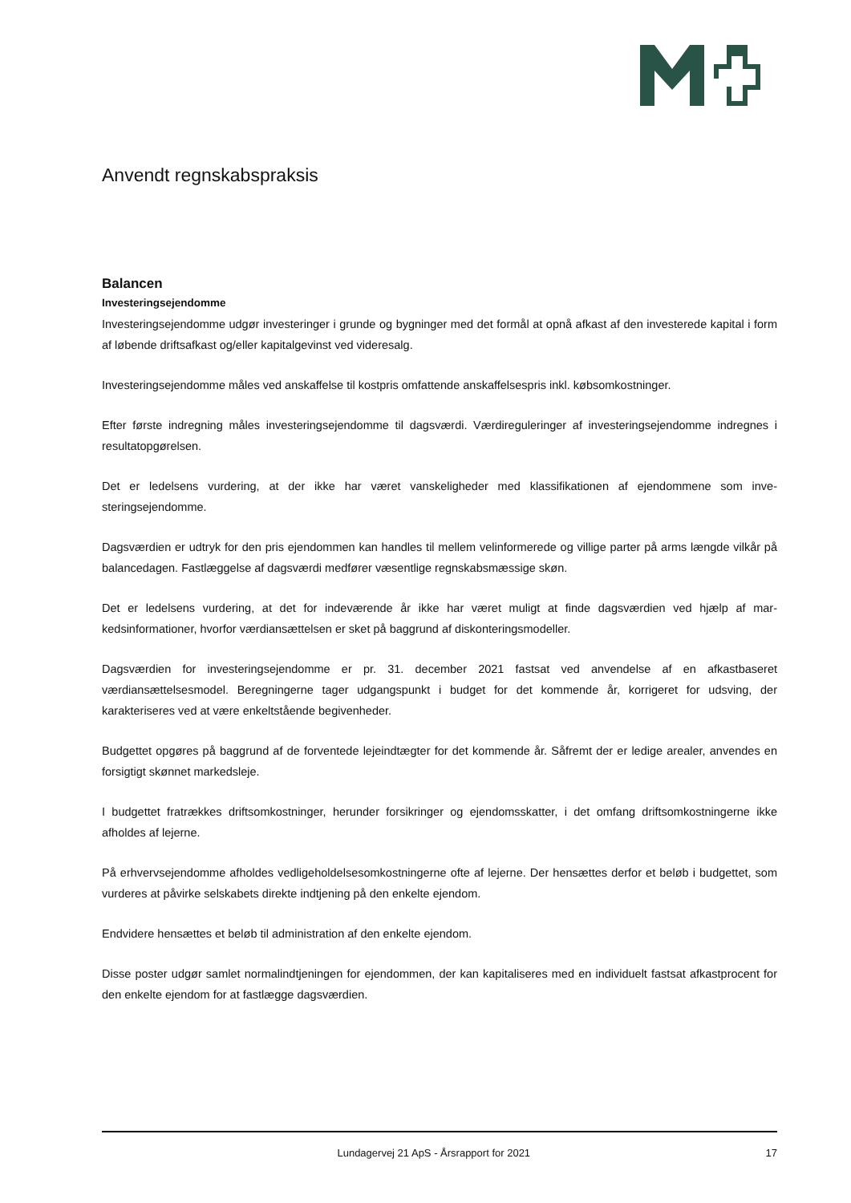Anvendt regnskabspraksis
Balancen
Investeringsejendomme
Investeringsejendomme udgør investeringer i grunde og bygninger med det formål at opnå afkast af den investere­de kapital i form af løbende driftsafkast og/eller kapitalgevinst ved videresalg.
Investeringsejendomme måles ved anskaffelse til kostpris omfattende anskaffelsespris inkl. købsomkostninger.
Efter første indregning måles investeringsejendomme til dagsværdi. Værdireguleringer af investeringsejendomme indregnes i resultatopgørelsen.
Det er ledelsens vurdering, at der ikke har været vanskeligheder med klassifikationen af ejendommene som inve­steringsejendomme.
Dagsværdien er udtryk for den pris ejendommen kan handles til mellem velinformerede og villige parter på arms længde vilkår på balancedagen. Fastlæggelse af dagsværdi medfører væsentlige regnskabsmæssige skøn.
Det er ledelsens vurdering, at det for indeværende år ikke har været muligt at finde dagsværdien ved hjælp af mar­kedsinformationer, hvorfor værdiansættelsen er sket på baggrund af diskonteringsmodeller.
Dagsværdien for investeringsejendomme er pr. 31. december 2021 fastsat ved anvendelse af en afkastbaseret værdiansættelsesmodel. Beregningerne tager udgangspunkt i budget for det kommende år, korrigeret for udsving, der karakteriseres ved at være enkeltstående begivenheder.
Budgettet opgøres på baggrund af de forventede lejeindtægter for det kommende år. Såfremt der er ledige arealer, anvendes en forsigtigt skønnet markedsleje.
I budgettet fratrækkes driftsomkostninger, herunder forsikringer og ejendomsskatter, i det omfang drifts­omkostningerne ikke afholdes af lejerne.
På erhvervsejendomme afholdes vedligeholdelsesomkostningerne ofte af lejerne. Der hensættes derfor et beløb i budgettet, som vurderes at påvirke selskabets direkte indtjening på den enkelte ejendom.
Endvidere hensættes et beløb til administration af den enkelte ejendom.
Disse poster udgør samlet normalindtjeningen for ejendommen, der kan kapitaliseres med en individuelt fastsat afkastprocent for den enkelte ejendom for at fastlægge dagsværdien.
Lundagervej 21 ApS - Årsrapport for 2021 17